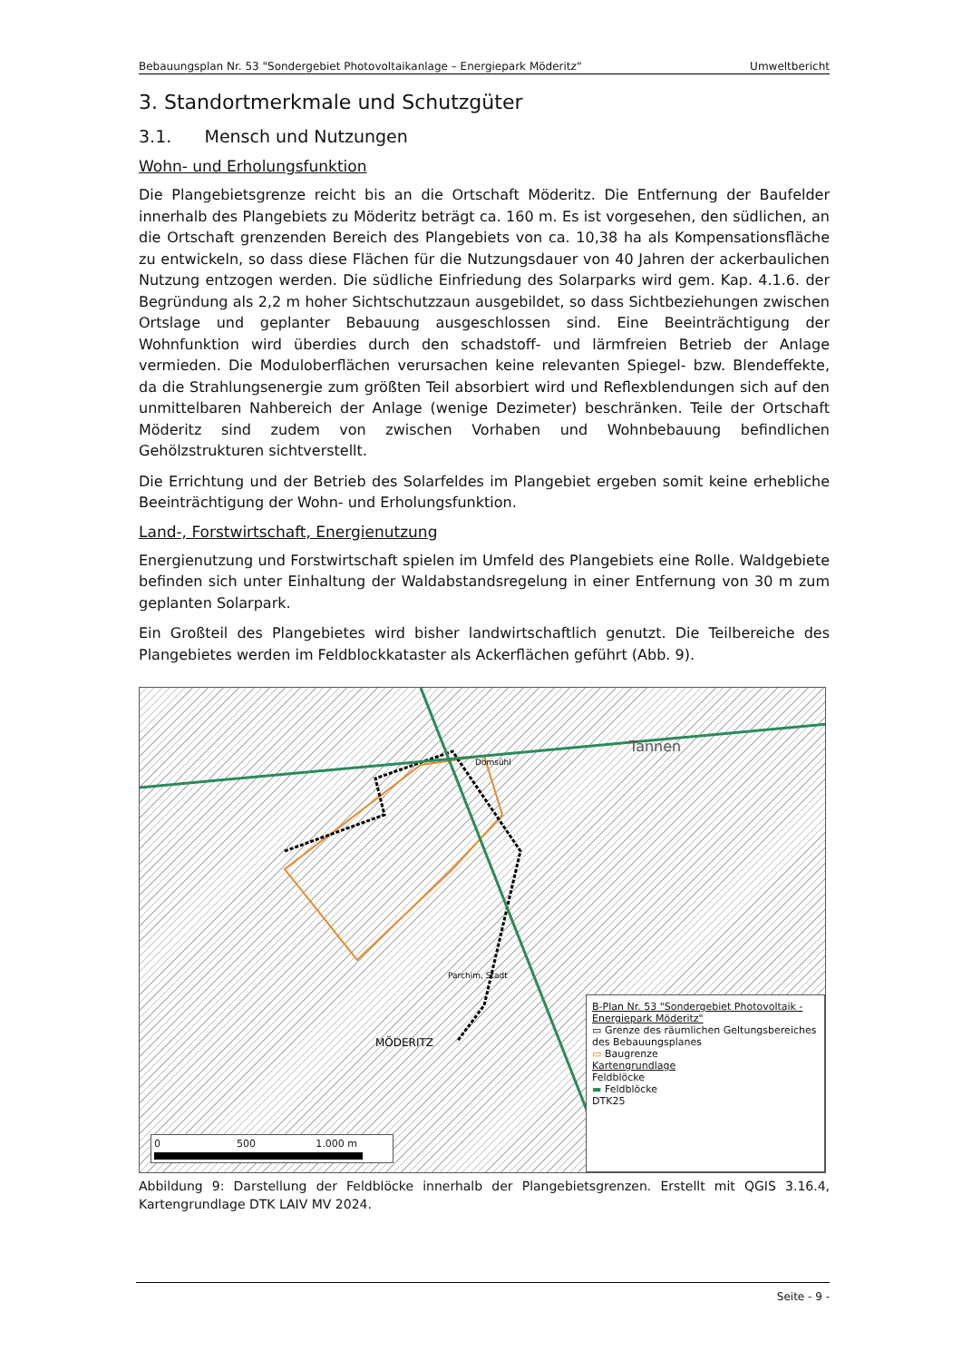Bebauungsplan Nr. 53 "Sondergebiet Photovoltaikanlage – Energiepark Möderitz“Umweltbericht
3. Standortmerkmale und Schutzgüter
3.1. Mensch und Nutzungen
Wohn- und Erholungsfunktion
Die Plangebietsgrenze reicht bis an die Ortschaft Möderitz. Die Entfernung der Baufelder innerhalb des Plangebiets zu Möderitz beträgt ca. 160 m. Es ist vorgesehen, den südlichen, an die Ortschaft grenzenden Bereich des Plangebiets von ca. 10,38 ha als Kompensationsfläche zu entwickeln, so dass diese Flächen für die Nutzungsdauer von 40 Jahren der ackerbaulichen Nutzung entzogen werden. Die südliche Einfriedung des Solarparks wird gem. Kap. 4.1.6. der Begründung als 2,2 m hoher Sichtschutzzaun ausgebildet, so dass Sichtbeziehungen zwischen Ortslage und geplanter Bebauung ausgeschlossen sind. Eine Beeinträchtigung der Wohnfunktion wird überdies durch den schadstoff- und lärmfreien Betrieb der Anlage vermieden. Die Moduloberflächen verursachen keine relevanten Spiegel- bzw. Blendeffekte, da die Strahlungsenergie zum größten Teil absorbiert wird und Reflexblendungen sich auf den unmittelbaren Nahbereich der Anlage (wenige Dezimeter) beschränken. Teile der Ortschaft Möderitz sind zudem von zwischen Vorhaben und Wohnbebauung befindlichen Gehölzstrukturen sichtverstellt.
Die Errichtung und der Betrieb des Solarfeldes im Plangebiet ergeben somit keine erhebliche Beeinträchtigung der Wohn- und Erholungsfunktion.
Land-, Forstwirtschaft, Energienutzung
Energienutzung und Forstwirtschaft spielen im Umfeld des Plangebiets eine Rolle. Waldgebiete befinden sich unter Einhaltung der Waldabstandsregelung in einer Entfernung von 30 m zum geplanten Solarpark.
Ein Großteil des Plangebietes wird bisher landwirtschaftlich genutzt. Die Teilbereiche des Plangebietes werden im Feldblockkataster als Ackerflächen geführt (Abb. 9).
Tannen
Domsühl
Parchim, Stadt
MÖDERITZ
0 500 1.000 m
B-Plan Nr. 53 "Sondergebiet Photovoltaik - Energiepark Möderitz"
▭ Grenze des räumlichen Geltungsbereiches des Bebauungsplanes
▭ Baugrenze
Kartengrundlage
Feldblöcke
▬ Feldblöcke
DTK25
Abbildung 9: Darstellung der Feldblöcke innerhalb der Plangebietsgrenzen. Erstellt mit QGIS 3.16.4, Kartengrundlage DTK LAIV MV 2024.
Seite - 9 -